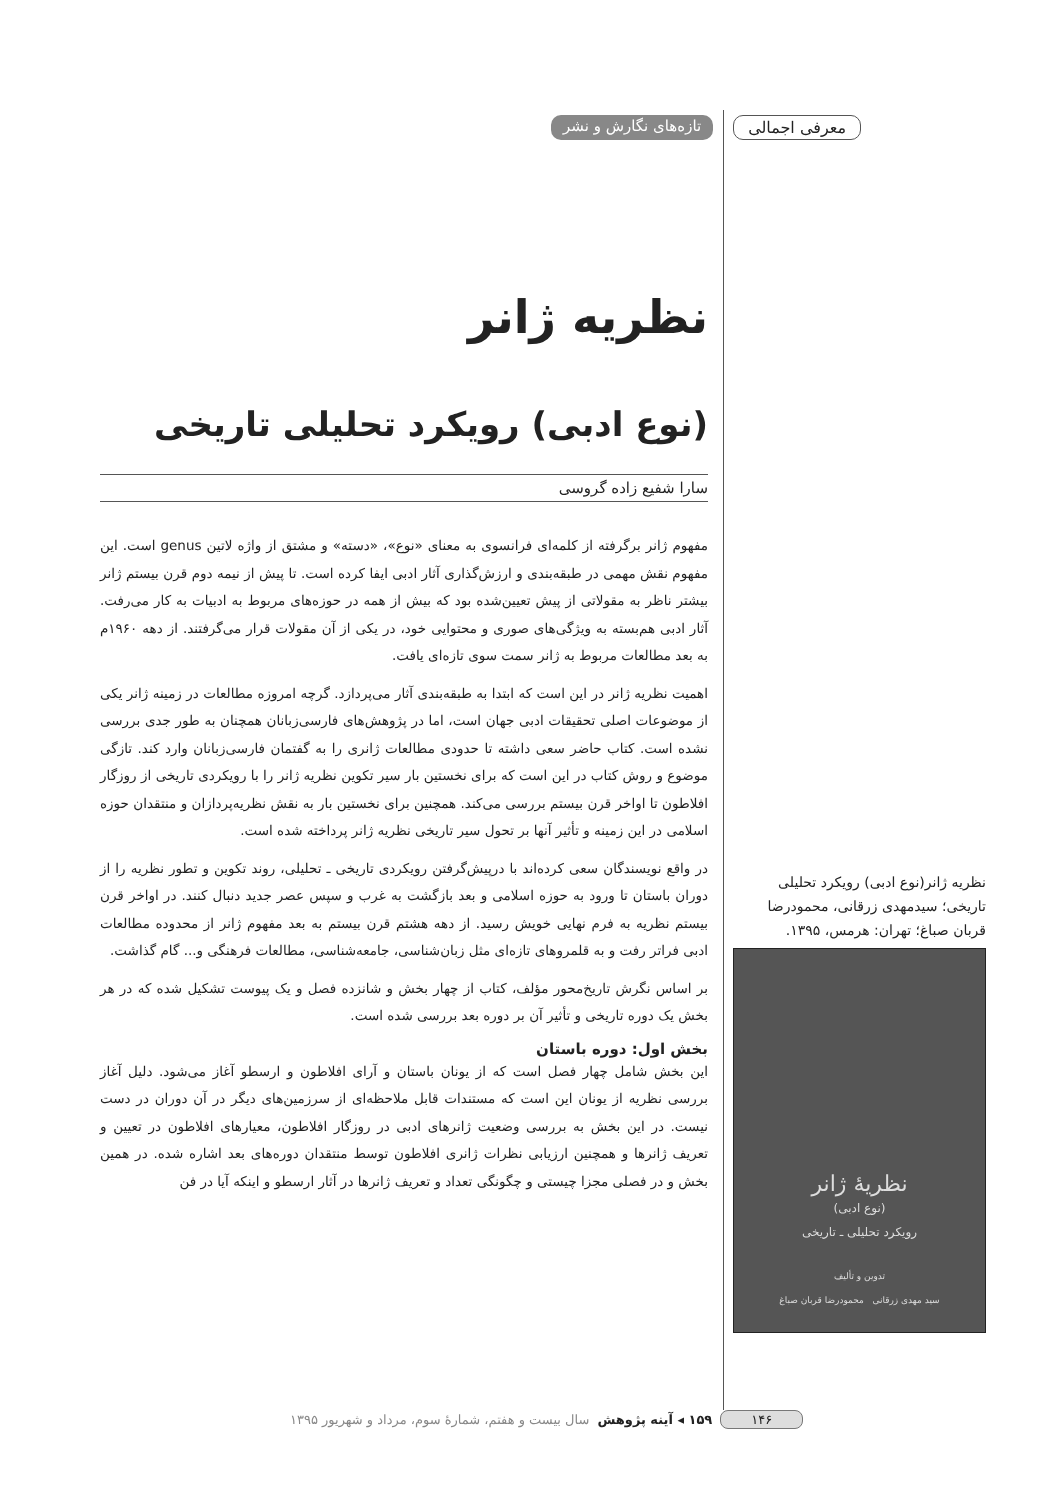معرفی اجمالی تازه‌های نگارش و نشر
نظریه ژانر
(نوع ادبی) رویکرد تحلیلی تاریخی
سارا شفیع زاده گروسی
مفهوم ژانر برگرفته از کلمه‌ای فرانسوی به معنای «نوع»، «دسته» و مشتق از واژه لاتین genus است. این مفهوم نقش مهمی در طبقه‌بندی و ارزش‌گذاری آثار ادبی ایفا کرده است. تا پیش از نیمه دوم قرن بیستم ژانر بیشتر ناظر به مقولاتی از پیش تعیین‌شده بود که بیش از همه در حوزه‌های مربوط به ادبیات به کار می‌رفت. آثار ادبی هم‌بسته به ویژگی‌های صوری و محتوایی خود، در یکی از آن مقولات قرار می‌گرفتند. از دهه ۱۹۶۰م به بعد مطالعات مربوط به ژانر سمت سوی تازه‌ای یافت.
اهمیت نظریه ژانر در این است که ابتدا به طبقه‌بندی آثار می‌پردازد. گرچه امروزه مطالعات در زمینه ژانر یکی از موضوعات اصلی تحقیقات ادبی جهان است، اما در پژوهش‌های فارسی‌زبانان همچنان به طور جدی بررسی نشده است. کتاب حاضر سعی داشته تا حدودی مطالعات ژانری را به گفتمان فارسی‌زبانان وارد کند. تازگی موضوع و روش کتاب در این است که برای نخستین بار سیر تکوین نظریه ژانر را با رویکردی تاریخی از روزگار افلاطون تا اواخر قرن بیستم بررسی می‌کند. همچنین برای نخستین بار به نقش نظریه‌پردازان و منتقدان حوزه اسلامی در این زمینه و تأثیر آنها بر تحول سیر تاریخی نظریه ژانر پرداخته شده است.
در واقع نویسندگان سعی کرده‌اند با درپیش‌گرفتن رویکردی تاریخی ـ تحلیلی، روند تکوین و تطور نظریه را از دوران باستان تا ورود به حوزه اسلامی و بعد بازگشت به غرب و سپس عصر جدید دنبال کنند. در اواخر قرن بیستم نظریه به فرم نهایی خویش رسید. از دهه هشتم قرن بیستم به بعد مفهوم ژانر از محدوده مطالعات ادبی فراتر رفت و به قلمروهای تازه‌ای مثل زبان‌شناسی، جامعه‌شناسی، مطالعات فرهنگی و... گام گذاشت.
بر اساس نگرش تاریخ‌محور مؤلف، کتاب از چهار بخش و شانزده فصل و یک پیوست تشکیل شده که در هر بخش یک دوره تاریخی و تأثیر آن بر دوره بعد بررسی شده است.
بخش اول: دوره باستان
این بخش شامل چهار فصل است که از یونان باستان و آرای افلاطون و ارسطو آغاز می‌شود. دلیل آغاز بررسی نظریه از یونان این است که مستندات قابل ملاحظه‌ای از سرزمین‌های دیگر در آن دوران در دست نیست. در این بخش به بررسی وضعیت ژانرهای ادبی در روزگار افلاطون، معیارهای افلاطون در تعیین و تعریف ژانرها و همچنین ارزیابی نظرات ژانری افلاطون توسط منتقدان دوره‌های بعد اشاره شده. در همین بخش و در فصلی مجزا چیستی و چگونگی تعداد و تعریف ژانرها در آثار ارسطو و اینکه آیا در فن
نظریه ژانر(نوع ادبی) رویکرد تحلیلی تاریخی؛ سیدمهدی زرقانی، محمودرضا قربان صباغ؛ تهران: هرمس، ۱۳۹۵.
نظریهٔ ژانر
(نوع ادبی)
رویکرد تحلیلی ـ تاریخی
تدوین و تألیف
سید مهدی زرقانی محمودرضا قربان صباغ
۱۴۶ ۱۵۹ ◂ آینه پژوهش سال بیست و هفتم، شمارۀ سوم، مرداد و شهریور ۱۳۹۵